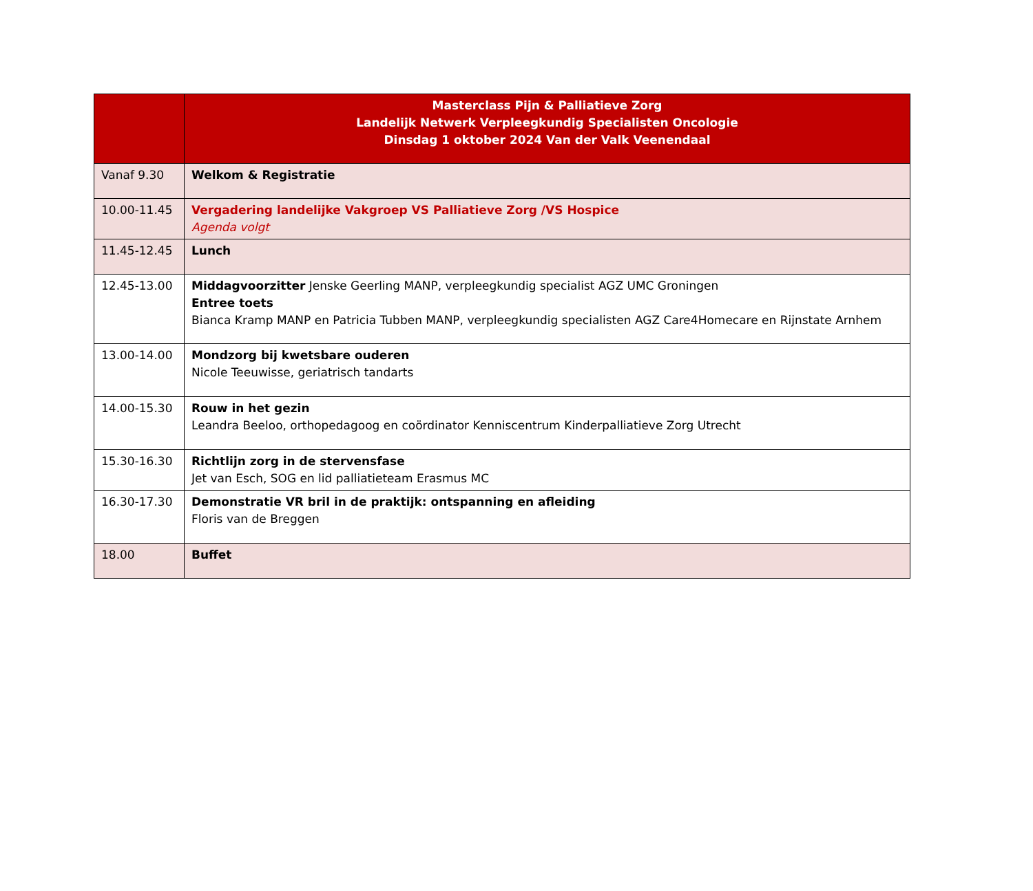| | Masterclass Pijn & Palliatieve Zorg Landelijk Netwerk Verpleegkundig Specialisten Oncologie Dinsdag 1 oktober 2024 Van der Valk Veenendaal |
| --- | --- |
| Vanaf 9.30 | Welkom & Registratie |
| 10.00-11.45 | Vergadering landelijke Vakgroep VS Palliatieve Zorg /VS Hospice Agenda volgt |
| 11.45-12.45 | Lunch |
| 12.45-13.00 | Middagvoorzitter Jenske Geerling MANP, verpleegkundig specialist AGZ UMC Groningen Entree toets Bianca Kramp MANP en Patricia Tubben MANP, verpleegkundig specialisten AGZ Care4Homecare en Rijnstate Arnhem |
| 13.00-14.00 | Mondzorg bij kwetsbare ouderen Nicole Teeuwisse, geriatrisch tandarts |
| 14.00-15.30 | Rouw in het gezin Leandra Beeloo, orthopedagoog en coördinator Kenniscentrum Kinderpalliatieve Zorg Utrecht |
| 15.30-16.30 | Richtlijn zorg in de stervensfase Jet van Esch, SOG en lid palliatieteam Erasmus MC |
| 16.30-17.30 | Demonstratie VR bril in de praktijk: ontspanning en afleiding Floris van de Breggen |
| 18.00 | Buffet |